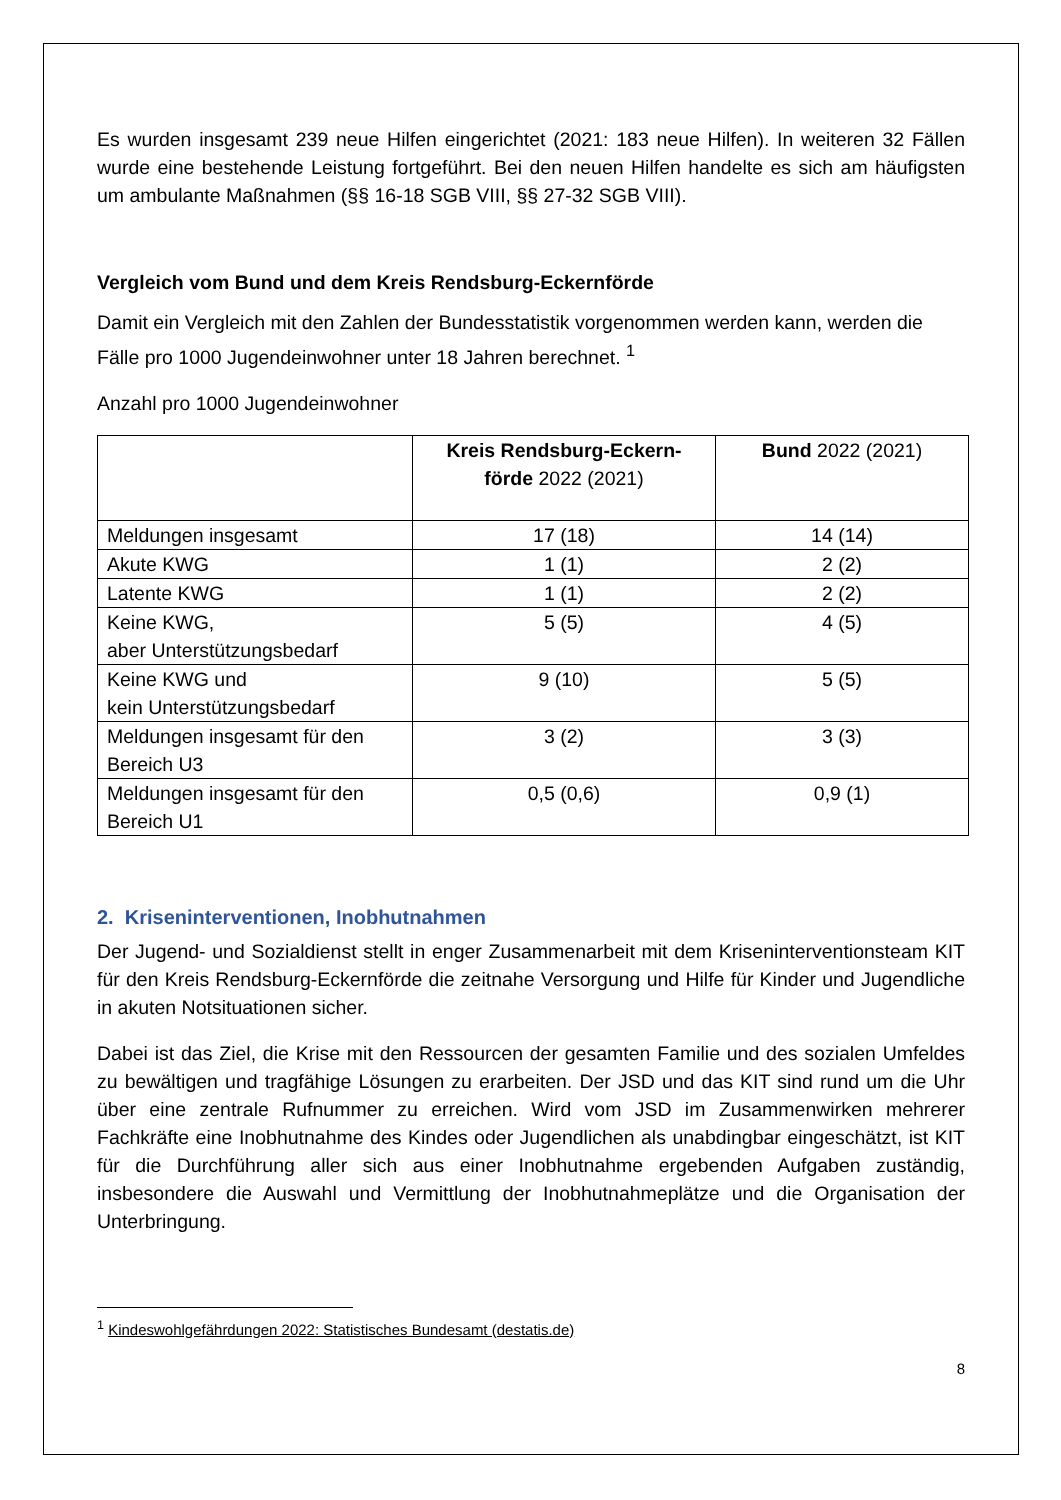Es wurden insgesamt 239 neue Hilfen eingerichtet (2021: 183 neue Hilfen). In weiteren 32 Fällen wurde eine bestehende Leistung fortgeführt. Bei den neuen Hilfen handelte es sich am häufigsten um ambulante Maßnahmen (§§ 16-18 SGB VIII, §§ 27-32 SGB VIII).
Vergleich vom Bund und dem Kreis Rendsburg-Eckernförde
Damit ein Vergleich mit den Zahlen der Bundesstatistik vorgenommen werden kann, werden die Fälle pro 1000 Jugendeinwohner unter 18 Jahren berechnet. <sup>1</sup>
Anzahl pro 1000 Jugendeinwohner
| | Kreis Rendsburg-Eckern- förde 2022 (2021) | Bund 2022 (2021) |
| --- | --- | --- |
| Meldungen insgesamt | 17 (18) | 14 (14) |
| Akute KWG | 1 (1) | 2 (2) |
| Latente KWG | 1 (1) | 2 (2) |
| Keine KWG, aber Unterstützungsbedarf | 5 (5) | 4 (5) |
| Keine KWG und kein Unterstützungsbedarf | 9 (10) | 5 (5) |
| Meldungen insgesamt für den Bereich U3 | 3 (2) | 3 (3) |
| Meldungen insgesamt für den Bereich U1 | 0,5 (0,6) | 0,9 (1) |
2. Kriseninterventionen, Inobhutnahmen
Der Jugend- und Sozialdienst stellt in enger Zusammenarbeit mit dem Kriseninterventions­team KIT für den Kreis Rendsburg-Eckernförde die zeitnahe Versorgung und Hilfe für Kinder und Jugendliche in akuten Notsituationen sicher.
Dabei ist das Ziel, die Krise mit den Ressourcen der gesamten Familie und des sozialen Umfeldes zu bewältigen und tragfähige Lösungen zu erarbeiten. Der JSD und das KIT sind rund um die Uhr über eine zentrale Rufnummer zu erreichen. Wird vom JSD im Zusammen­wirken mehrerer Fachkräfte eine Inobhutnahme des Kindes oder Jugendlichen als unabding­bar eingeschätzt, ist KIT für die Durchführung aller sich aus einer Inobhutnahme ergebenden Aufgaben zuständig, insbesondere die Auswahl und Vermittlung der Inobhutnahmeplätze und die Organisation der Unterbringung.
<sup>1</sup> Kindeswohlgefährdungen 2022: Statistisches Bundesamt (destatis.de)
8